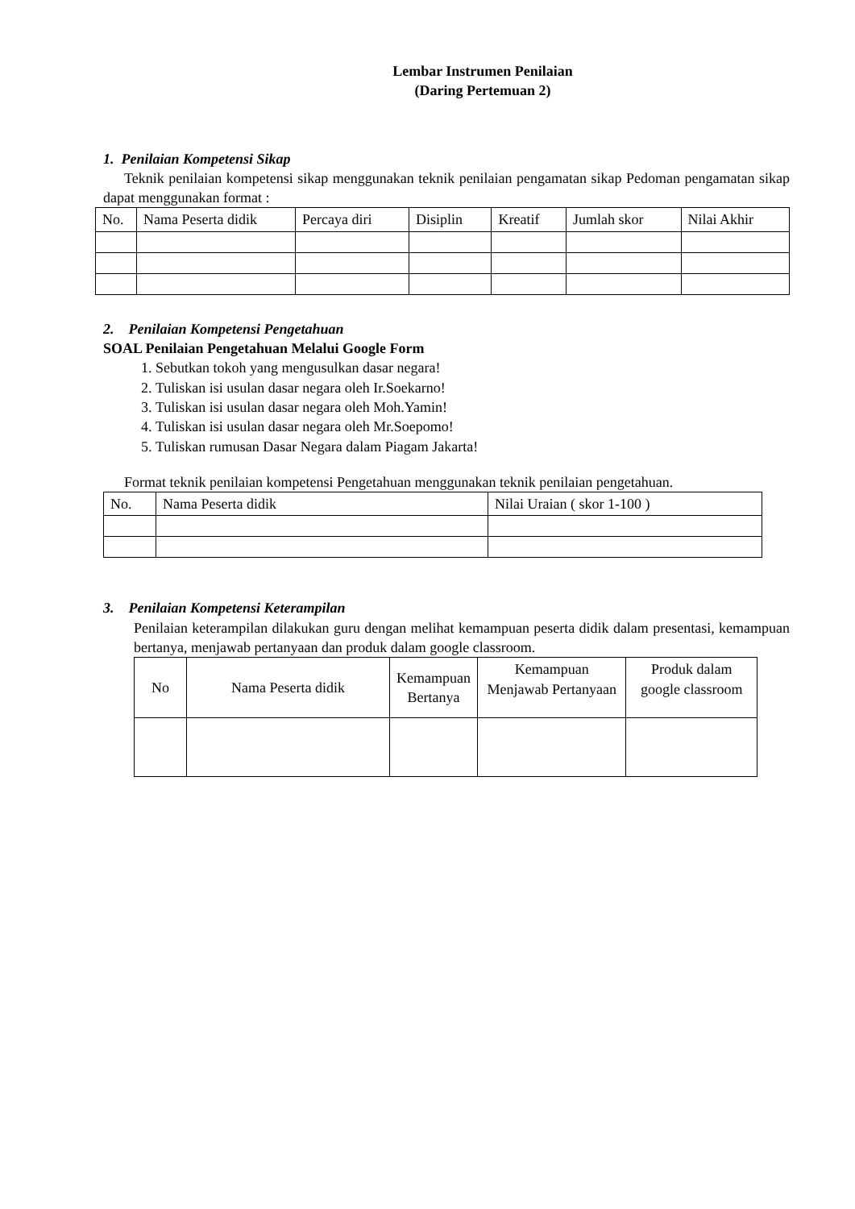Lembar Instrumen Penilaian
(Daring Pertemuan 2)
1. Penilaian Kompetensi Sikap
Teknik penilaian kompetensi sikap menggunakan teknik penilaian pengamatan sikap Pedoman pengamatan sikap dapat menggunakan format :
| No. | Nama Peserta didik | Percaya diri | Disiplin | Kreatif | Jumlah skor | Nilai Akhir |
2. Penilaian Kompetensi Pengetahuan
SOAL Penilaian Pengetahuan Melalui Google Form
1. Sebutkan tokoh yang mengusulkan dasar negara!
2. Tuliskan isi usulan dasar negara oleh Ir.Soekarno!
3. Tuliskan isi usulan dasar negara oleh Moh.Yamin!
4. Tuliskan isi usulan dasar negara oleh Mr.Soepomo!
5. Tuliskan rumusan Dasar Negara dalam Piagam Jakarta!
Format teknik penilaian kompetensi Pengetahuan menggunakan teknik penilaian pengetahuan.
| No. | Nama Peserta didik | Nilai Uraian ( skor 1-100 ) |
3. Penilaian Kompetensi Keterampilan
Penilaian keterampilan dilakukan guru dengan melihat kemampuan peserta didik dalam presentasi, kemampuan bertanya, menjawab pertanyaan dan produk dalam google classroom.
| No | Nama Peserta didik | Kemampuan Bertanya | Kemampuan Menjawab Pertanyaan | Produk dalam google classroom |